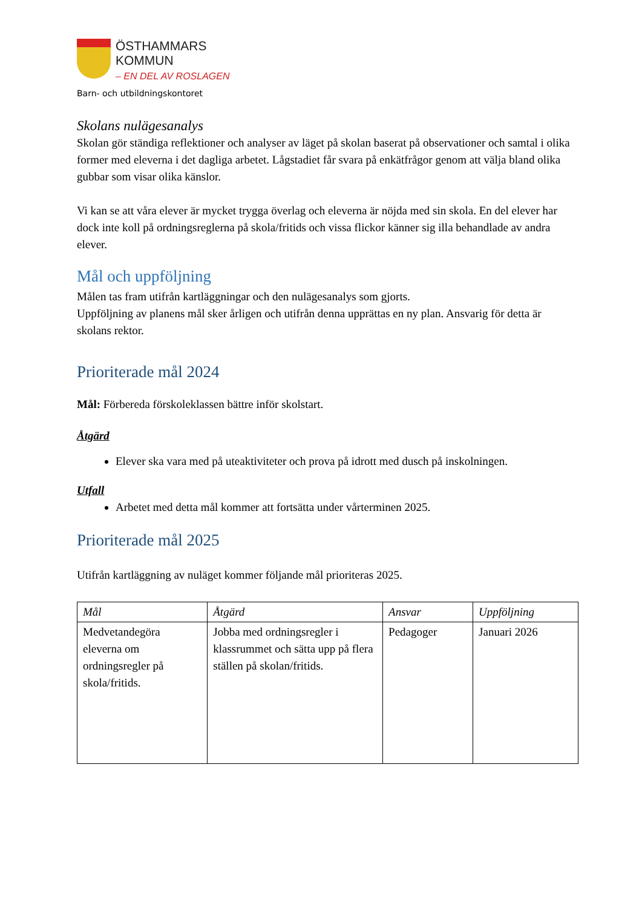ÖSTHAMMARS
KOMMUN
– EN DEL AV ROSLAGEN
Barn- och utbildningskontoret
Skolans nulägesanalys
Skolan gör ständiga reflektioner och analyser av läget på skolan baserat på observationer och samtal i olika former med eleverna i det dagliga arbetet. Lågstadiet får svara på enkätfrågor genom att välja bland olika gubbar som visar olika känslor.
Vi kan se att våra elever är mycket trygga överlag och eleverna är nöjda med sin skola. En del elever har dock inte koll på ordningsreglerna på skola/fritids och vissa flickor känner sig illa behandlade av andra elever.
Mål och uppföljning
Målen tas fram utifrån kartläggningar och den nulägesanalys som gjorts.
Uppföljning av planens mål sker årligen och utifrån denna upprättas en ny plan. Ansvarig för detta är skolans rektor.
Prioriterade mål 2024
Mål: Förbereda förskoleklassen bättre inför skolstart.
Åtgärd
Elever ska vara med på uteaktiviteter och prova på idrott med dusch på inskolningen.
Utfall
Arbetet med detta mål kommer att fortsätta under vårterminen 2025.
Prioriterade mål 2025
Utifrån kartläggning av nuläget kommer följande mål prioriteras 2025.
| Mål | Åtgärd | Ansvar | Uppföljning |
| --- | --- | --- | --- |
| Medvetandegöra eleverna om ordningsregler på skola/fritids. | Jobba med ordningsregler i klassrummet och sätta upp på flera ställen på skolan/fritids. | Pedagoger | Januari 2026 |